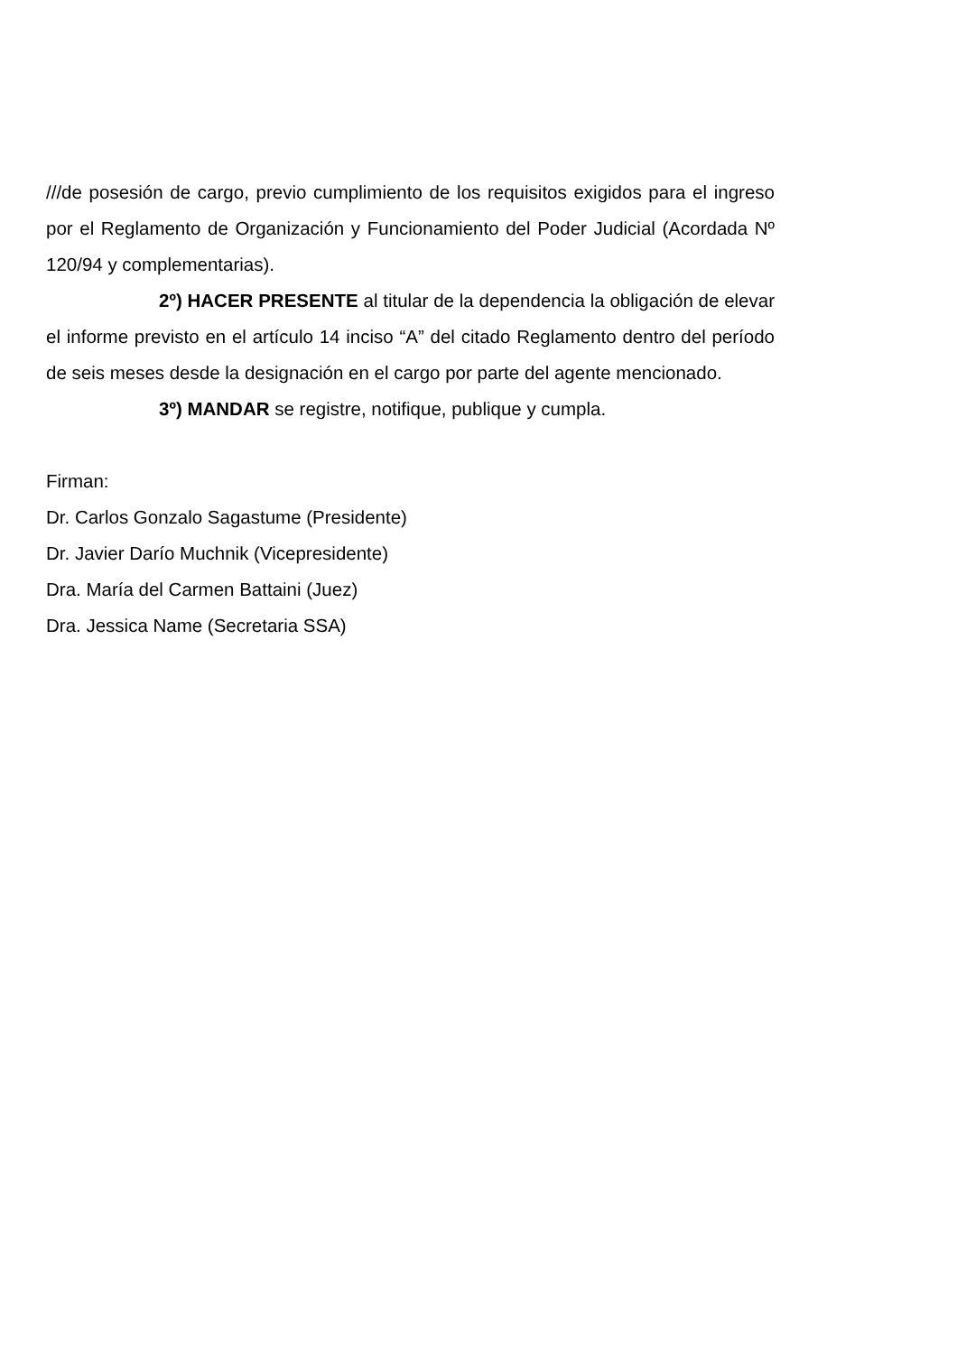///de posesión de cargo, previo cumplimiento de los requisitos exigidos para el ingreso por el Reglamento de Organización y Funcionamiento del Poder Judicial (Acordada Nº 120/94 y complementarias).
2º) HACER PRESENTE al titular de la dependencia la obligación de elevar el informe previsto en el artículo 14 inciso “A” del citado Reglamento dentro del período de seis meses desde la designación en el cargo por parte del agente mencionado.
3º) MANDAR se registre, notifique, publique y cumpla.
Firman:
Dr. Carlos Gonzalo Sagastume (Presidente)
Dr. Javier Darío Muchnik (Vicepresidente)
Dra. María del Carmen Battaini (Juez)
Dra. Jessica Name (Secretaria SSA)